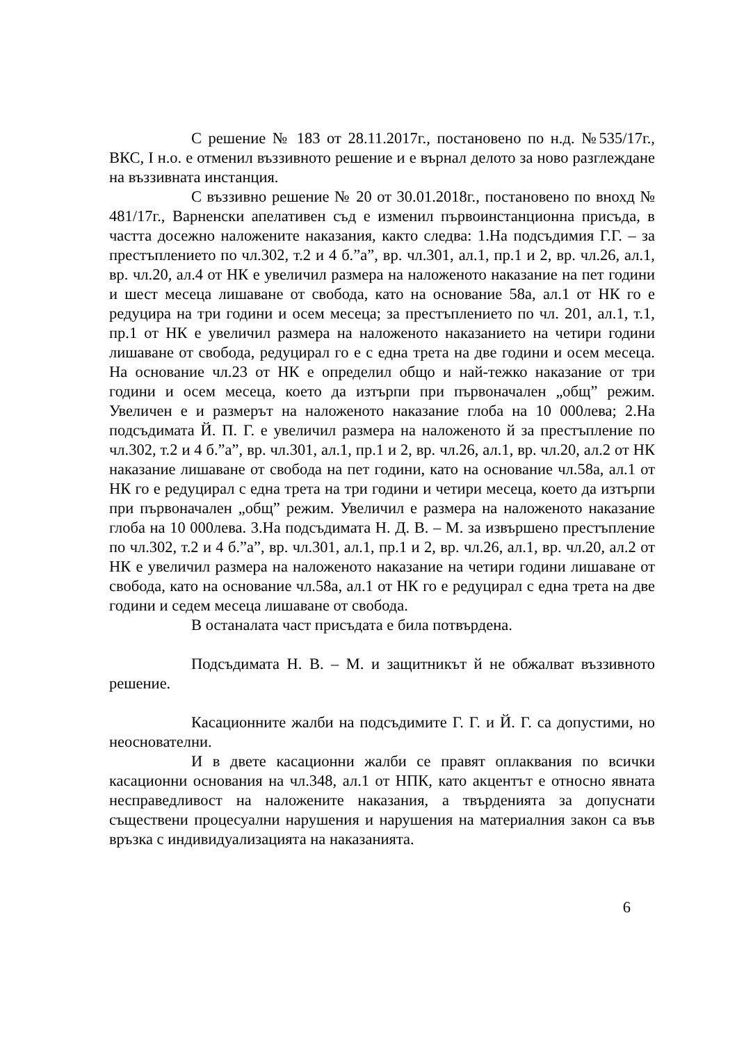С решение № 183 от 28.11.2017г., постановено по н.д. №535/17г., ВКС, I н.о. е отменил въззивното решение и е върнал делото за ново разглеждане на въззивната инстанция.
С въззивно решение № 20 от 30.01.2018г., постановено по внохд № 481/17г., Варненски апелативен съд е изменил първоинстанционна присъда, в частта досежно наложените наказания, както следва: 1.На подсъдимия Г.Г. – за престъплението по чл.302, т.2 и 4 б.”а”, вр. чл.301, ал.1, пр.1 и 2, вр. чл.26, ал.1, вр. чл.20, ал.4 от НК е увеличил размера на наложеното наказание на пет години и шест месеца лишаване от свобода, като на основание 58а, ал.1 от НК го е редуцира на три години и осем месеца; за престъплението по чл. 201, ал.1, т.1, пр.1 от НК е увеличил размера на наложеното наказанието на четири години лишаване от свобода, редуцирал го е с една трета на две години и осем месеца. На основание чл.23 от НК е определил общо и най-тежко наказание от три години и осем месеца, което да изтърпи при първоначален „общ” режим. Увеличен е и размерът на наложеното наказание глоба на 10 000лева; 2.На подсъдимата Й. П. Г. е увеличил размера на наложеното й за престъпление по чл.302, т.2 и 4 б.”а”, вр. чл.301, ал.1, пр.1 и 2, вр. чл.26, ал.1, вр. чл.20, ал.2 от НК наказание лишаване от свобода на пет години, като на основание чл.58а, ал.1 от НК го е редуцирал с една трета на три години и четири месеца, което да изтърпи при първоначален „общ” режим. Увеличил е размера на наложеното наказание глоба на 10 000лева. 3.На подсъдимата Н. Д. В. – М. за извършено престъпление по чл.302, т.2 и 4 б.”а”, вр. чл.301, ал.1, пр.1 и 2, вр. чл.26, ал.1, вр. чл.20, ал.2 от НК е увеличил размера на наложеното наказание на четири години лишаване от свобода, като на основание чл.58а, ал.1 от НК го е редуцирал с една трета на две години и седем месеца лишаване от свобода.
В останалата част присъдата е била потвърдена.
Подсъдимата Н. В. – М. и защитникът й не обжалват въззивното решение.
Касационните жалби на подсъдимите Г. Г. и Й. Г. са допустими, но неоснователни.
И в двете касационни жалби се правят оплаквания по всички касационни основания на чл.348, ал.1 от НПК, като акцентът е относно явната несправедливост на наложените наказания, а твърденията за допуснати съществени процесуални нарушения и нарушения на материалния закон са във връзка с индивидуализацията на наказанията.
6